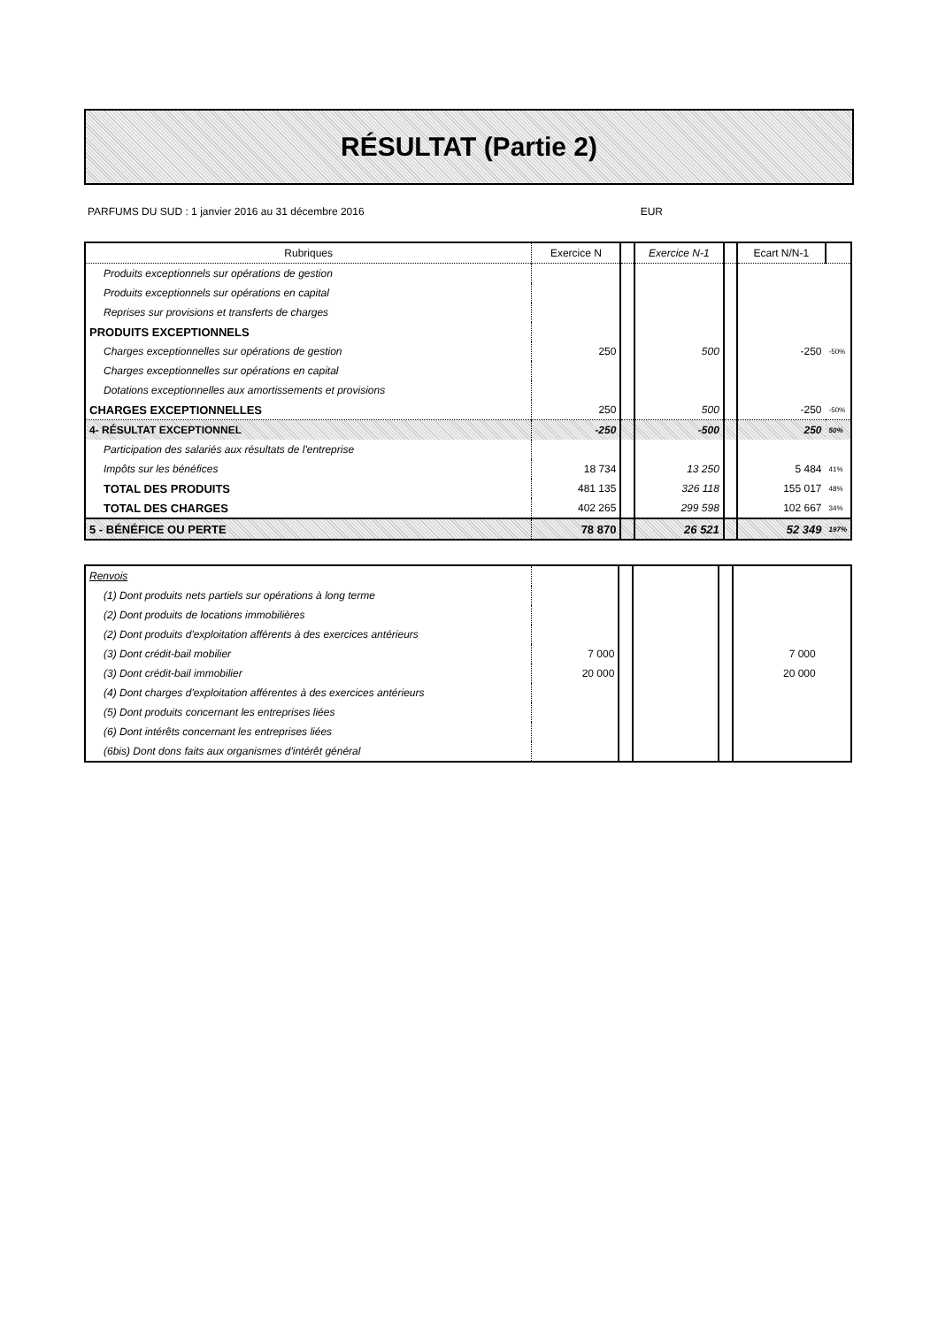RÉSULTAT (Partie 2)
PARFUMS DU SUD : 1 janvier 2016 au 31 décembre 2016 EUR
| Rubriques | Exercice N | | Exercice N-1 | | Ecart N/N-1 | |
| Produits exceptionnels sur opérations de gestion | | | | | | |
| Produits exceptionnels sur opérations en capital | | | | | | |
| Reprises sur provisions et transferts de charges | | | | | | |
| PRODUITS EXCEPTIONNELS | | | | | | |
| Charges exceptionnelles sur opérations de gestion | 250 | | 500 | | -250 | -50% |
| Charges exceptionnelles sur opérations en capital | | | | | | |
| Dotations exceptionnelles aux amortissements et provisions | | | | | | |
| CHARGES EXCEPTIONNELLES | 250 | | 500 | | -250 | -50% |
| 4- RÉSULTAT EXCEPTIONNEL | -250 | | -500 | | 250 | 50% |
| Participation des salariés aux résultats de l'entreprise | | | | | | |
| Impôts sur les bénéfices | 18 734 | | 13 250 | | 5 484 | 41% |
| TOTAL DES PRODUITS | 481 135 | | 326 118 | | 155 017 | 48% |
| TOTAL DES CHARGES | 402 265 | | 299 598 | | 102 667 | 34% |
| 5 - BÉNÉFICE OU PERTE | 78 870 | | 26 521 | | 52 349 | 197% |
| Renvois | | | | | | |
| (1) Dont produits nets partiels sur opérations à long terme | | | | | | |
| (2) Dont produits de locations immobilières | | | | | | |
| (2) Dont produits d'exploitation afférents à des exercices antérieurs | | | | | | |
| (3) Dont crédit-bail mobilier | 7 000 | | | | 7 000 | |
| (3) Dont crédit-bail immobilier | 20 000 | | | | 20 000 | |
| (4) Dont charges d'exploitation afférentes à des exercices antérieurs | | | | | | |
| (5) Dont produits concernant les entreprises liées | | | | | | |
| (6) Dont intérêts concernant les entreprises liées | | | | | | |
| (6bis) Dont dons faits aux organismes d'intérêt général | | | | | | |